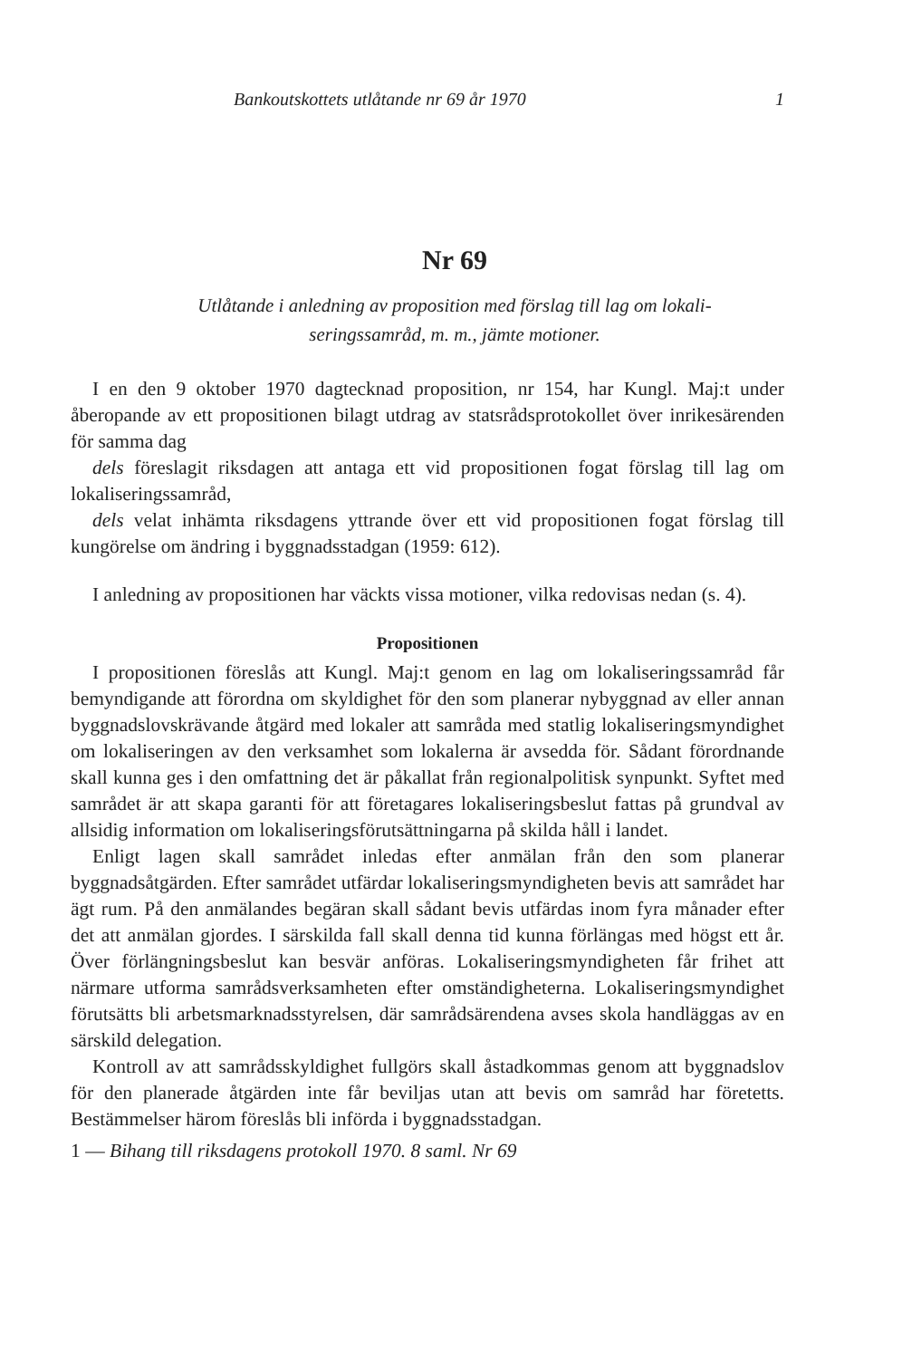Bankoutskottets utlåtande nr 69 år 1970 1
Nr 69
Utlåtande i anledning av proposition med förslag till lag om lokali-
seringssamråd, m. m., jämte motioner.
I en den 9 oktober 1970 dagtecknad proposition, nr 154, har Kungl. Maj:t under åberopande av ett propositionen bilagt utdrag av statsrådsprotokollet över inrikesärenden för samma dag
dels föreslagit riksdagen att antaga ett vid propositionen fogat förslag till lag om lokaliseringssamråd,
dels velat inhämta riksdagens yttrande över ett vid propositionen fogat förslag till kungörelse om ändring i byggnadsstadgan (1959: 612).
I anledning av propositionen har väckts vissa motioner, vilka redovisas nedan (s. 4).
Propositionen
I propositionen föreslås att Kungl. Maj:t genom en lag om lokaliseringssamråd får bemyndigande att förordna om skyldighet för den som planerar nybyggnad av eller annan byggnadslovskrävande åtgärd med lokaler att samråda med statlig lokaliseringsmyndighet om lokaliseringen av den verksamhet som lokalerna är avsedda för. Sådant förordnande skall kunna ges i den omfattning det är påkallat från regionalpolitisk synpunkt. Syftet med samrådet är att skapa garanti för att företagares lokaliseringsbeslut fattas på grundval av allsidig information om lokaliseringsförutsättningarna på skilda håll i landet.
Enligt lagen skall samrådet inledas efter anmälan från den som planerar byggnadsåtgärden. Efter samrådet utfärdar lokaliseringsmyndigheten bevis att samrådet har ägt rum. På den anmälandes begäran skall sådant bevis utfärdas inom fyra månader efter det att anmälan gjordes. I särskilda fall skall denna tid kunna förlängas med högst ett år. Över förlängningsbeslut kan besvär anföras. Lokaliseringsmyndigheten får frihet att närmare utforma samrådsverksamheten efter omständigheterna. Lokaliseringsmyndighet förutsätts bli arbetsmarknadsstyrelsen, där samrådsärendena avses skola handläggas av en särskild delegation.
Kontroll av att samrådsskyldighet fullgörs skall åstadkommas genom att byggnadslov för den planerade åtgärden inte får beviljas utan att bevis om samråd har företetts. Bestämmelser härom föreslås bli införda i byggnadsstadgan.
1 — Bihang till riksdagens protokoll 1970. 8 saml. Nr 69